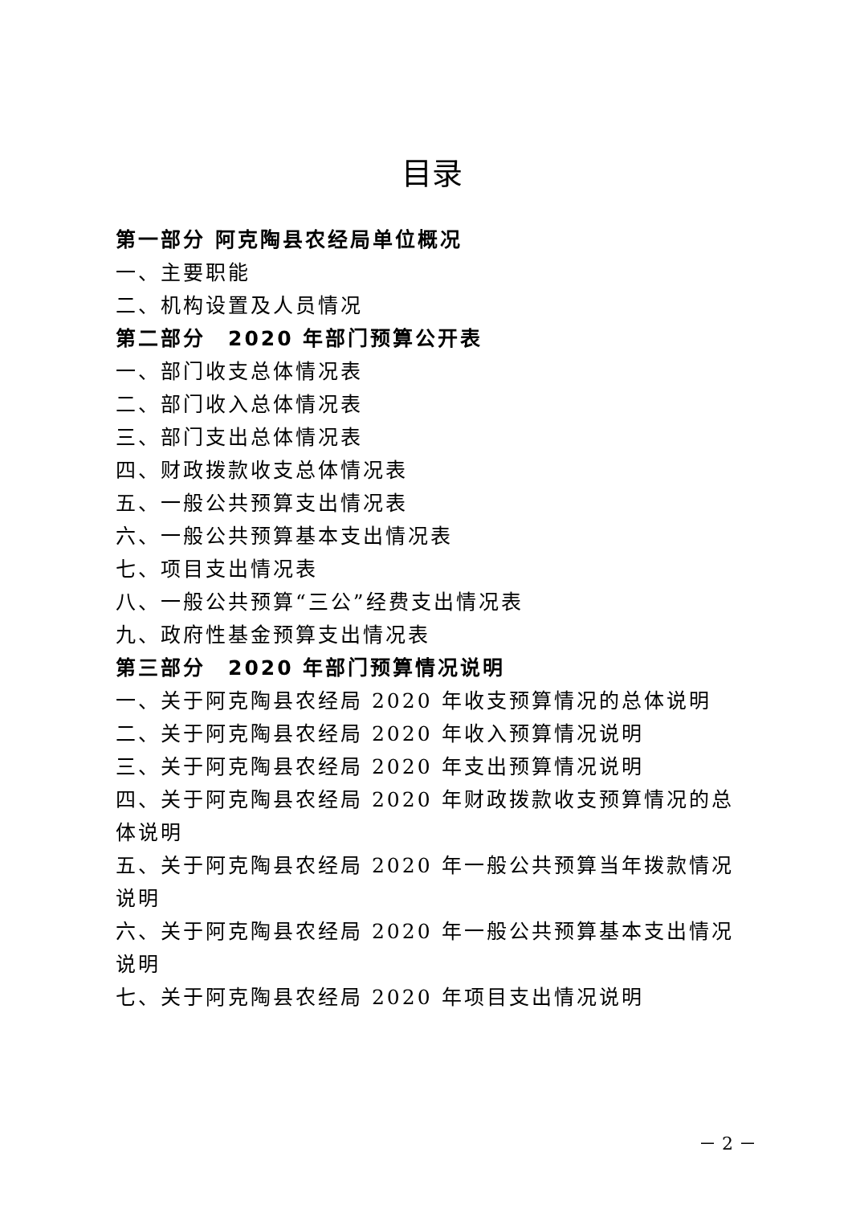目录
第一部分 阿克陶县农经局单位概况
一、主要职能
二、机构设置及人员情况
第二部分　2020 年部门预算公开表
一、部门收支总体情况表
二、部门收入总体情况表
三、部门支出总体情况表
四、财政拨款收支总体情况表
五、一般公共预算支出情况表
六、一般公共预算基本支出情况表
七、项目支出情况表
八、一般公共预算“三公”经费支出情况表
九、政府性基金预算支出情况表
第三部分　2020 年部门预算情况说明
一、关于阿克陶县农经局 2020 年收支预算情况的总体说明
二、关于阿克陶县农经局 2020 年收入预算情况说明
三、关于阿克陶县农经局 2020 年支出预算情况说明
四、关于阿克陶县农经局 2020 年财政拨款收支预算情况的总体说明
五、关于阿克陶县农经局 2020 年一般公共预算当年拨款情况说明
六、关于阿克陶县农经局 2020 年一般公共预算基本支出情况说明
七、关于阿克陶县农经局 2020 年项目支出情况说明
－ 2 －